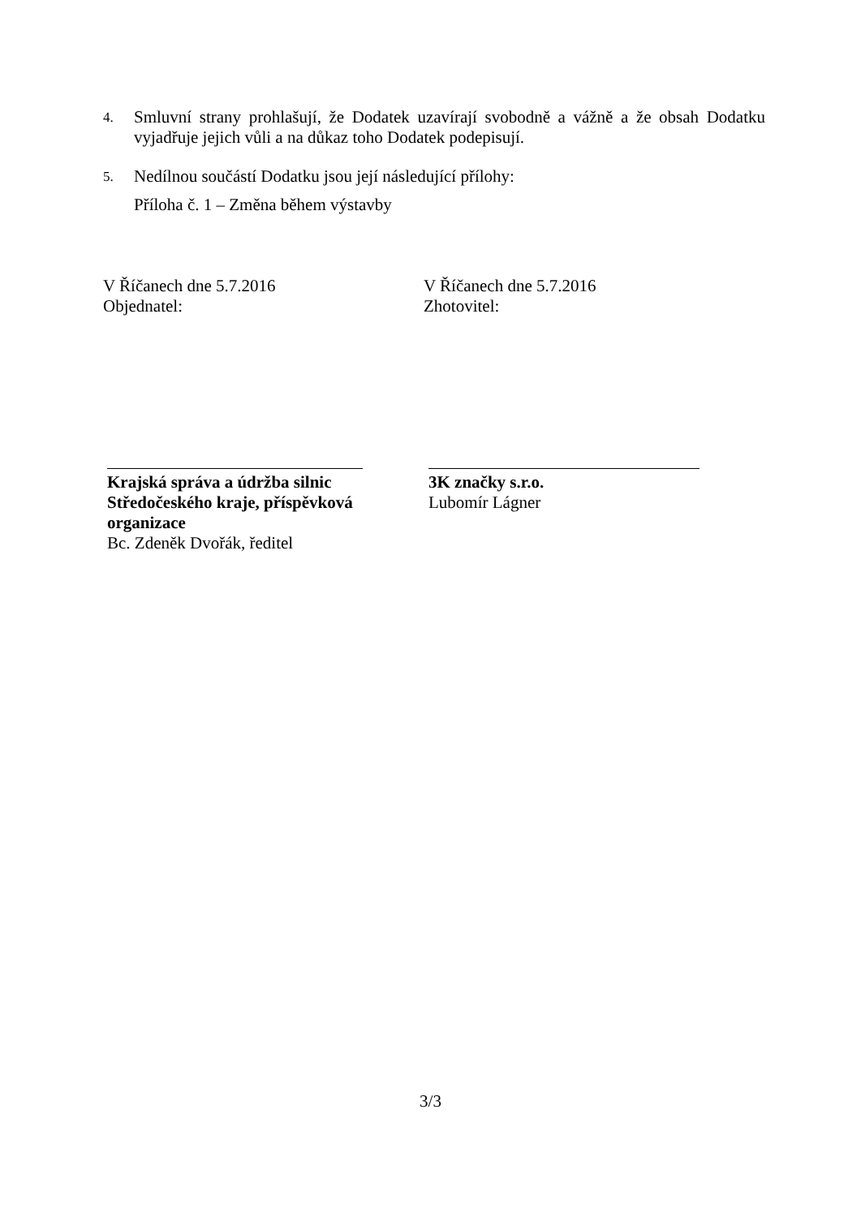4.
Smluvní strany prohlašují, že Dodatek uzavírají svobodně a vážně a že obsah Dodatku vyjadřuje jejich vůli a na důkaz toho Dodatek podepisují.
5.
Nedílnou součástí Dodatku jsou její následující přílohy:
Příloha č. 1 – Změna během výstavby
V Říčanech dne 5.7.2016
Objednatel:
V Říčanech dne 5.7.2016
Zhotovitel:
Krajská správa a údržba silnic Středočeského kraje, příspěvková organizace
Bc. Zdeněk Dvořák, ředitel
3K značky s.r.o.
Lubomír Lágner
3/3